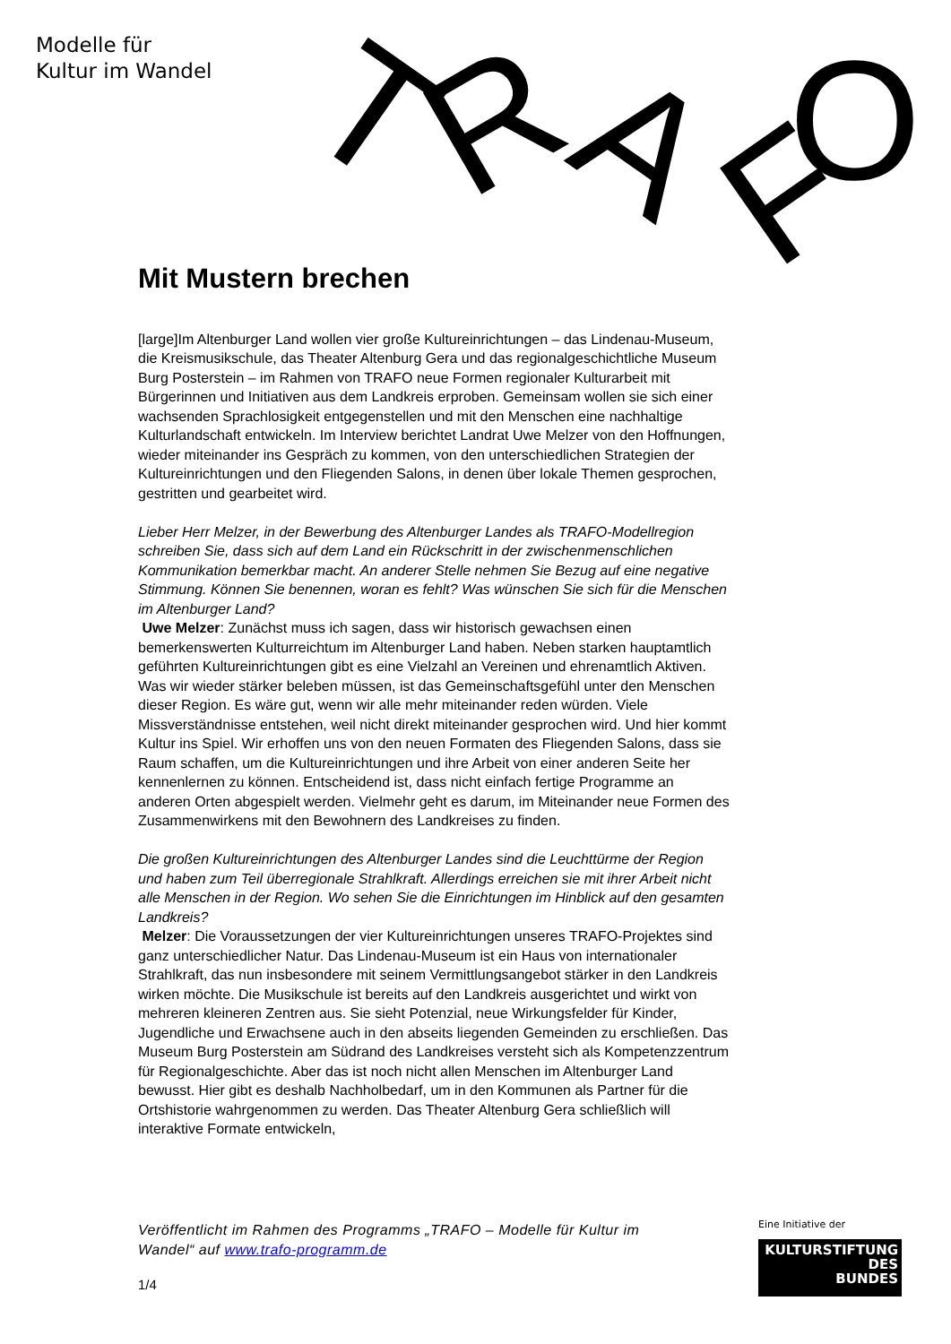Modelle für
Kultur im Wandel
T
R
A
F
O
Mit Mustern brechen
[large]Im Altenburger Land wollen vier große Kultureinrichtungen – das Lindenau-Museum, die Kreismusikschule, das Theater Altenburg Gera und das regionalgeschichtliche Museum Burg Posterstein – im Rahmen von TRAFO neue Formen regionaler Kulturarbeit mit Bürgerinnen und Initiativen aus dem Landkreis erproben. Gemeinsam wollen sie sich einer wachsenden Sprachlosigkeit entgegenstellen und mit den Menschen eine nachhaltige Kulturlandschaft entwickeln. Im Interview berichtet Landrat Uwe Melzer von den Hoffnungen, wieder miteinander ins Gespräch zu kommen, von den unterschiedlichen Strategien der Kultureinrichtungen und den Fliegenden Salons, in denen über lokale Themen gesprochen, gestritten und gearbeitet wird.
Lieber Herr Melzer, in der Bewerbung des Altenburger Landes als TRAFO-Modellregion schreiben Sie, dass sich auf dem Land ein Rückschritt in der zwischenmenschlichen Kommunikation bemerkbar macht. An anderer Stelle nehmen Sie Bezug auf eine negative Stimmung. Können Sie benennen, woran es fehlt? Was wünschen Sie sich für die Menschen im Altenburger Land?
Uwe Melzer: Zunächst muss ich sagen, dass wir historisch gewachsen einen bemerkenswerten Kulturreichtum im Altenburger Land haben. Neben starken hauptamtlich geführten Kultureinrichtungen gibt es eine Vielzahl an Vereinen und ehrenamtlich Aktiven. Was wir wieder stärker beleben müssen, ist das Gemeinschaftsgefühl unter den Menschen dieser Region. Es wäre gut, wenn wir alle mehr miteinander reden würden. Viele Missverständnisse entstehen, weil nicht direkt miteinander gesprochen wird. Und hier kommt Kultur ins Spiel. Wir erhoffen uns von den neuen Formaten des Fliegenden Salons, dass sie Raum schaffen, um die Kultureinrichtungen und ihre Arbeit von einer anderen Seite her kennenlernen zu können. Entscheidend ist, dass nicht einfach fertige Programme an anderen Orten abgespielt werden. Vielmehr geht es darum, im Miteinander neue Formen des Zusammenwirkens mit den Bewohnern des Landkreises zu finden.
Die großen Kultureinrichtungen des Altenburger Landes sind die Leuchttürme der Region und haben zum Teil überregionale Strahlkraft. Allerdings erreichen sie mit ihrer Arbeit nicht alle Menschen in der Region. Wo sehen Sie die Einrichtungen im Hinblick auf den gesamten Landkreis?
Melzer: Die Voraussetzungen der vier Kultureinrichtungen unseres TRAFO-Projektes sind ganz unterschiedlicher Natur. Das Lindenau-Museum ist ein Haus von internationaler Strahlkraft, das nun insbesondere mit seinem Vermittlungsangebot stärker in den Landkreis wirken möchte. Die Musikschule ist bereits auf den Landkreis ausgerichtet und wirkt von mehreren kleineren Zentren aus. Sie sieht Potenzial, neue Wirkungsfelder für Kinder, Jugendliche und Erwachsene auch in den abseits liegenden Gemeinden zu erschließen. Das Museum Burg Posterstein am Südrand des Landkreises versteht sich als Kompetenzzentrum für Regionalgeschichte. Aber das ist noch nicht allen Menschen im Altenburger Land bewusst. Hier gibt es deshalb Nachholbedarf, um in den Kommunen als Partner für die Ortshistorie wahrgenommen zu werden. Das Theater Altenburg Gera schließlich will interaktive Formate entwickeln,
Veröffentlicht im Rahmen des Programms „TRAFO – Modelle für Kultur im Wandel“ auf www.trafo-programm.de
1/4
Eine Initiative der
KULTURSTIFTUNG
DES
BUNDES